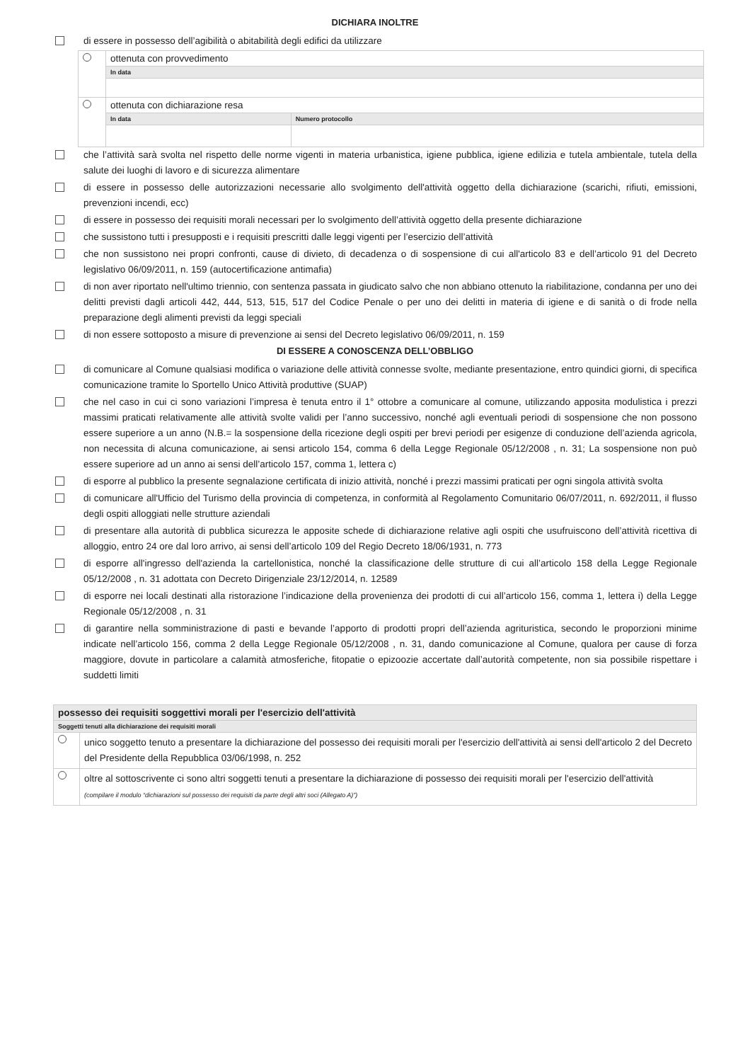DICHIARA INOLTRE
di essere in possesso dell’agibilità o abitabilità degli edifici da utilizzare
| | ottenuta con provvedimento | |
| | In data | |
| | ottenuta con dichiarazione resa | |
| | In data | Numero protocollo |
che l’attività sarà svolta nel rispetto delle norme vigenti in materia urbanistica, igiene pubblica, igiene edilizia e tutela ambientale, tutela della salute dei luoghi di lavoro e di sicurezza alimentare
di essere in possesso delle autorizzazioni necessarie allo svolgimento dell'attività oggetto della dichiarazione (scarichi, rifiuti, emissioni, prevenzioni incendi, ecc)
di essere in possesso dei requisiti morali necessari per lo svolgimento dell’attività oggetto della presente dichiarazione
che sussistono tutti i presupposti e i requisiti prescritti dalle leggi vigenti per l’esercizio dell’attività
che non sussistono nei propri confronti, cause di divieto, di decadenza o di sospensione di cui all'articolo 83 e dell’articolo 91 del Decreto legislativo 06/09/2011, n. 159 (autocertificazione antimafia)
di non aver riportato nell'ultimo triennio, con sentenza passata in giudicato salvo che non abbiano ottenuto la riabilitazione, condanna per uno dei delitti previsti dagli articoli 442, 444, 513, 515, 517 del Codice Penale o per uno dei delitti in materia di igiene e di sanità o di frode nella preparazione degli alimenti previsti da leggi speciali
di non essere sottoposto a misure di prevenzione ai sensi del Decreto legislativo 06/09/2011, n. 159
DI ESSERE A CONOSCENZA DELL’OBBLIGO
di comunicare al Comune qualsiasi modifica o variazione delle attività connesse svolte, mediante presentazione, entro quindici giorni, di specifica comunicazione tramite lo Sportello Unico Attività produttive (SUAP)
che nel caso in cui ci sono variazioni l’impresa è tenuta entro il 1° ottobre a comunicare al comune, utilizzando apposita modulistica i prezzi massimi praticati relativamente alle attività svolte validi per l’anno successivo, nonché agli eventuali periodi di sospensione che non possono essere superiore a un anno (N.B.= la sospensione della ricezione degli ospiti per brevi periodi per esigenze di conduzione dell’azienda agricola, non necessita di alcuna comunicazione, ai sensi articolo 154, comma 6 della Legge Regionale 05/12/2008 , n. 31; La sospensione non può essere superiore ad un anno ai sensi dell’articolo 157, comma 1, lettera c)
di esporre al pubblico la presente segnalazione certificata di inizio attività, nonché i prezzi massimi praticati per ogni singola attività svolta
di comunicare all'Ufficio del Turismo della provincia di competenza, in conformità al Regolamento Comunitario 06/07/2011, n. 692/2011, il flusso degli ospiti alloggiati nelle strutture aziendali
di presentare alla autorità di pubblica sicurezza le apposite schede di dichiarazione relative agli ospiti che usufruiscono dell’attività ricettiva di alloggio, entro 24 ore dal loro arrivo, ai sensi dell’articolo 109 del Regio Decreto 18/06/1931, n. 773
di esporre all'ingresso dell'azienda la cartellonistica, nonché la classificazione delle strutture di cui all’articolo 158 della Legge Regionale 05/12/2008 , n. 31 adottata con Decreto Dirigenziale 23/12/2014, n. 12589
di esporre nei locali destinati alla ristorazione l’indicazione della provenienza dei prodotti di cui all’articolo 156, comma 1, lettera i) della Legge Regionale 05/12/2008 , n. 31
di garantire nella somministrazione di pasti e bevande l’apporto di prodotti propri dell’azienda agrituristica, secondo le proporzioni minime indicate nell’articolo 156, comma 2 della Legge Regionale 05/12/2008 , n. 31, dando comunicazione al Comune, qualora per cause di forza maggiore, dovute in particolare a calamità atmosferiche, fitopatie o epizoozie accertate dall’autorità competente, non sia possibile rispettare i suddetti limiti
| possesso dei requisiti soggettivi morali per l'esercizio dell'attività | |
| Soggetti tenuti alla dichiarazione dei requisiti morali | |
| | unico soggetto tenuto a presentare la dichiarazione del possesso dei requisiti morali per l'esercizio dell'attività ai sensi dell'articolo 2 del Decreto del Presidente della Repubblica 03/06/1998, n. 252 |
| | oltre al sottoscrivente ci sono altri soggetti tenuti a presentare la dichiarazione di possesso dei requisiti morali per l'esercizio dell'attività (compilare il modulo “dichiarazioni sul possesso dei requisiti da parte degli altri soci (Allegato A)”) |